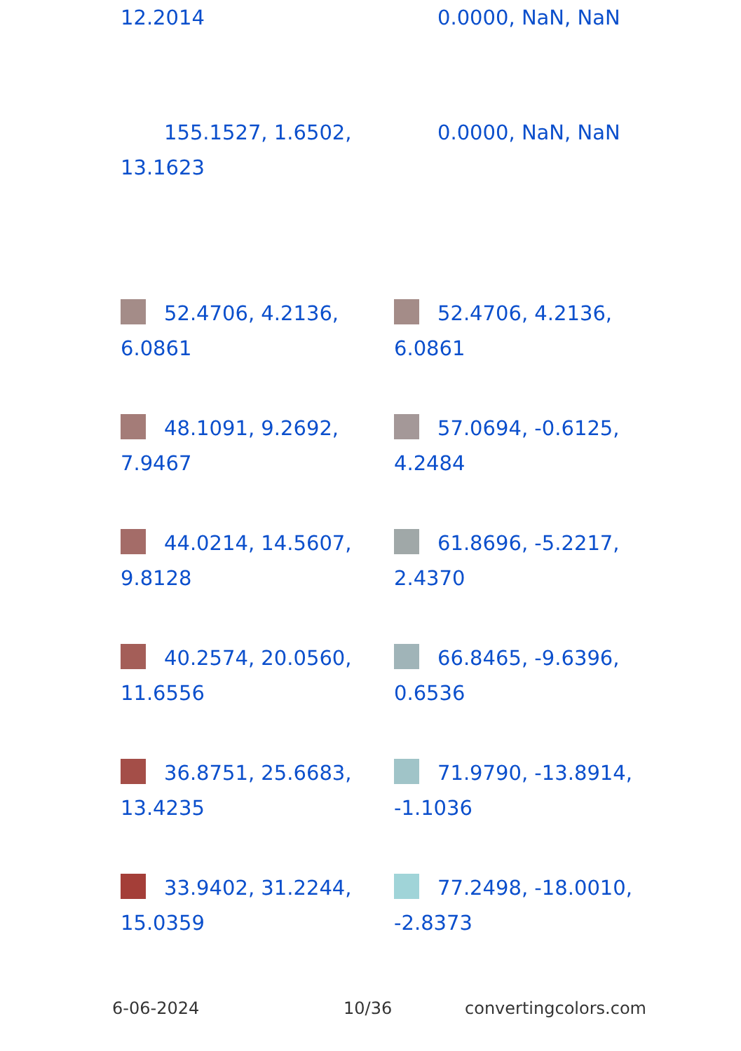| 12.2014 | 0.0000, NaN, NaN |
| 155.1527, 1.6502, 13.1623 | 0.0000, NaN, NaN |
| 52.4706, 4.2136, 6.0861 | 52.4706, 4.2136, 6.0861 |
| 48.1091, 9.2692, 7.9467 | 57.0694, -0.6125, 4.2484 |
| 44.0214, 14.5607, 9.8128 | 61.8696, -5.2217, 2.4370 |
| 40.2574, 20.0560, 11.6556 | 66.8465, -9.6396, 0.6536 |
| 36.8751, 25.6683, 13.4235 | 71.9790, -13.8914, -1.1036 |
| 33.9402, 31.2244, 15.0359 | 77.2498, -18.0010, -2.8373 |
6-06-2024 10/36 convertingcolors.com